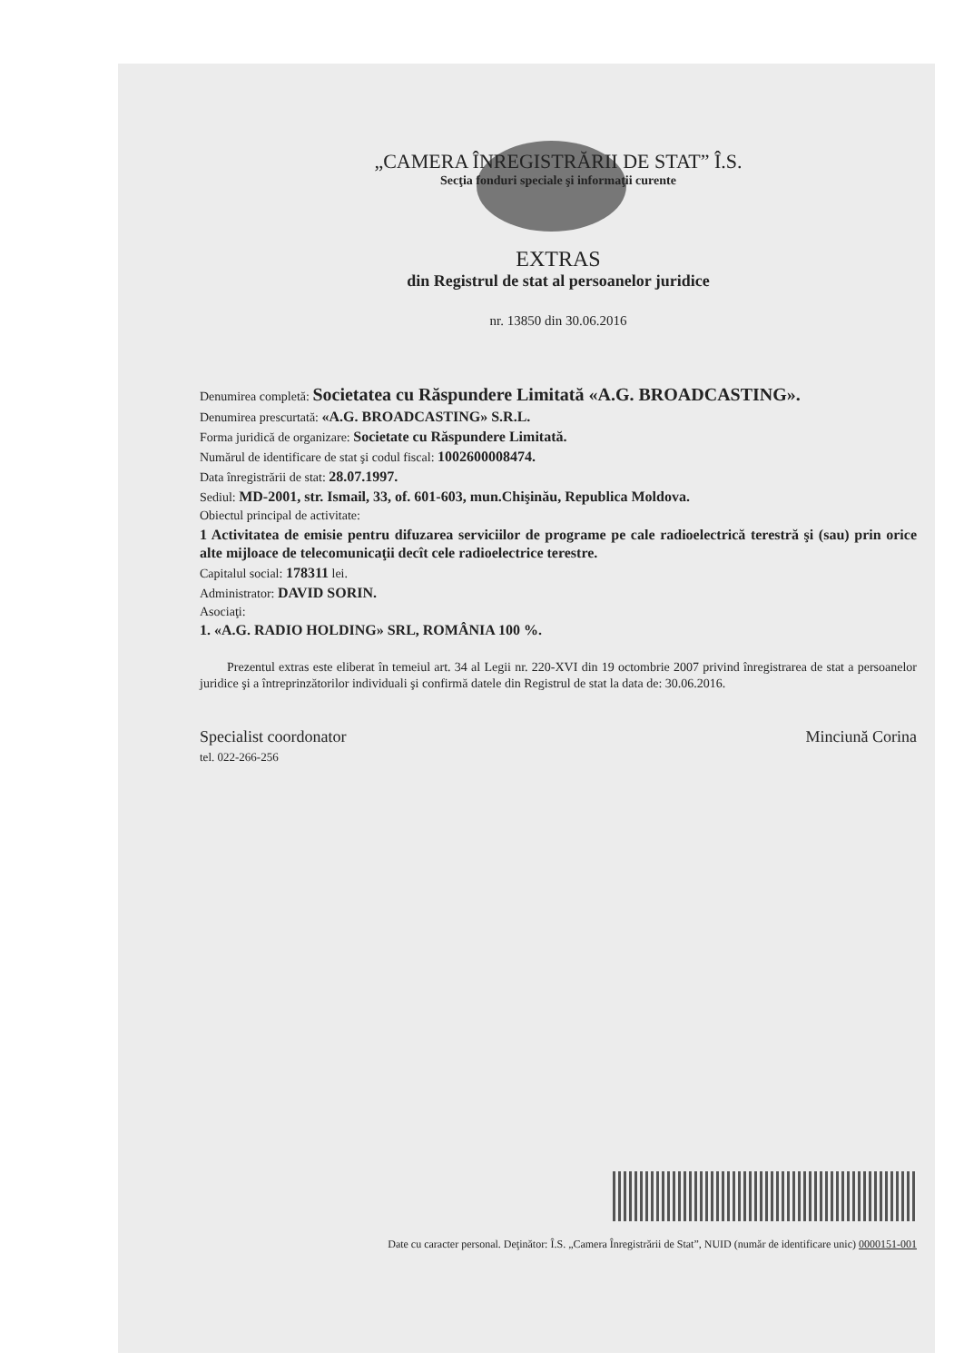„CAMERA ÎNREGISTRĂRII DE STAT” Î.S.
Secţia fonduri speciale şi informaţii curente
EXTRAS
din Registrul de stat al persoanelor juridice
nr. 13850 din 30.06.2016
Denumirea completă: Societatea cu Răspundere Limitată «A.G. BROADCASTING».
Denumirea prescurtată: «A.G. BROADCASTING» S.R.L.
Forma juridică de organizare: Societate cu Răspundere Limitată.
Numărul de identificare de stat şi codul fiscal: 1002600008474.
Data înregistrării de stat: 28.07.1997.
Sediul: MD-2001, str. Ismail, 33, of. 601-603, mun.Chişinău, Republica Moldova.
Obiectul principal de activitate:
1 Activitatea de emisie pentru difuzarea serviciilor de programe pe cale radioelectrică terestră şi (sau) prin orice alte mijloace de telecomunicaţii decît cele radioelectrice terestre.
Capitalul social: 178311 lei.
Administrator: DAVID SORIN.
Asociaţi:
1. «A.G. RADIO HOLDING» SRL, ROMÂNIA 100 %.
Prezentul extras este eliberat în temeiul art. 34 al Legii nr. 220-XVI din 19 octombrie 2007 privind înregistrarea de stat a persoanelor juridice şi a întreprinzătorilor individuali şi confirmă datele din Registrul de stat la data de: 30.06.2016.
Specialist coordonator
tel. 022-266-256
Minciună Corina
Date cu caracter personal. Deţinător: Î.S. „Camera Înregistrării de Stat”, NUID (număr de identificare unic) 0000151-001